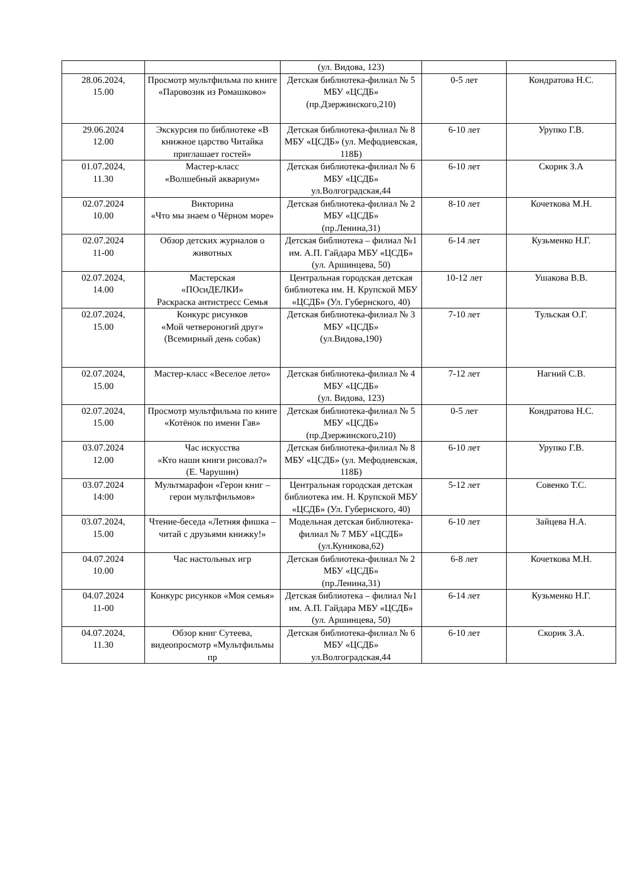| | | (ул. Видова, 123) | | |
| 28.06.2024, 15.00 | Просмотр мультфильма по книге «Паровозик из Ромашково» | Детская библиотека-филиал № 5 МБУ «ЦСДБ» (пр.Дзержинского,210) | 0-5 лет | Кондратова Н.С. |
| 29.06.2024 12.00 | Экскурсия по библиотеке «В книжное царство Читайка приглашает гостей» | Детская библиотека-филиал № 8 МБУ «ЦСДБ» (ул. Мефодиевская, 118Б) | 6-10 лет | Урупко Г.В. |
| 01.07.2024, 11.30 | Мастер-класс «Волшебный аквариум» | Детская библиотека-филиал № 6 МБУ «ЦСДБ» ул.Волгоградская,44 | 6-10 лет | Скорик З.А |
| 02.07.2024 10.00 | Викторина «Что мы знаем о Чёрном море» | Детская библиотека-филиал № 2 МБУ «ЦСДБ» (пр.Ленина,31) | 8-10 лет | Кочеткова М.Н. |
| 02.07.2024 11-00 | Обзор детских журналов о животных | Детская библиотека – филиал №1 им. А.П. Гайдара МБУ «ЦСДБ» (ул. Аршинцева, 50) | 6-14 лет | Кузьменко Н.Г. |
| 02.07.2024, 14.00 | Мастерская «ПОсиДЕЛКИ» Раскраска антистресс Семья | Центральная городская детская библиотека им. Н. Крупской МБУ «ЦСДБ» (Ул. Губернского, 40) | 10-12 лет | Ушакова В.В. |
| 02.07.2024, 15.00 | Конкурс рисунков «Мой четвероногий друг» (Всемирный день собак) | Детская библиотека-филиал № 3 МБУ «ЦСДБ» (ул.Видова,190) | 7-10 лет | Тульская О.Г. |
| 02.07.2024, 15.00 | Мастер-класс «Веселое лето» | Детская библиотека-филиал № 4 МБУ «ЦСДБ» (ул. Видова, 123) | 7-12 лет | Нагний С.В. |
| 02.07.2024, 15.00 | Просмотр мультфильма по книге «Котёнок по имени Гав» | Детская библиотека-филиал № 5 МБУ «ЦСДБ» (пр.Дзержинского,210) | 0-5 лет | Кондратова Н.С. |
| 03.07.2024 12.00 | Час искусства «Кто наши книги рисовал?» (Е. Чарушин) | Детская библиотека-филиал № 8 МБУ «ЦСДБ» (ул. Мефодиевская, 118Б) | 6-10 лет | Урупко Г.В. |
| 03.07.2024 14:00 | Мультмарафон «Герои книг – герои мультфильмов» | Центральная городская детская библиотека им. Н. Крупской МБУ «ЦСДБ» (Ул. Губернского, 40) | 5-12 лет | Совенко Т.С. |
| 03.07.2024, 15.00 | Чтение-беседа «Летняя фишка – читай с друзьями книжку!» | Модельная детская библиотека-филиал № 7 МБУ «ЦСДБ» (ул.Куникова,62) | 6-10 лет | Зайцева Н.А. |
| 04.07.2024 10.00 | Час настольных игр | Детская библиотека-филиал № 2 МБУ «ЦСДБ» (пр.Ленина,31) | 6-8 лет | Кочеткова М.Н. |
| 04.07.2024 11-00 | Конкурс рисунков «Моя семья» | Детская библиотека – филиал №1 им. А.П. Гайдара МБУ «ЦСДБ» (ул. Аршинцева, 50) | 6-14 лет | Кузьменко Н.Г. |
| 04.07.2024, 11.30 | Обзор книг Сутеева, видеопросмотр «Мультфильмы пр | Детская библиотека-филиал № 6 МБУ «ЦСДБ» ул.Волгоградская,44 | 6-10 лет | Скорик З.А. |